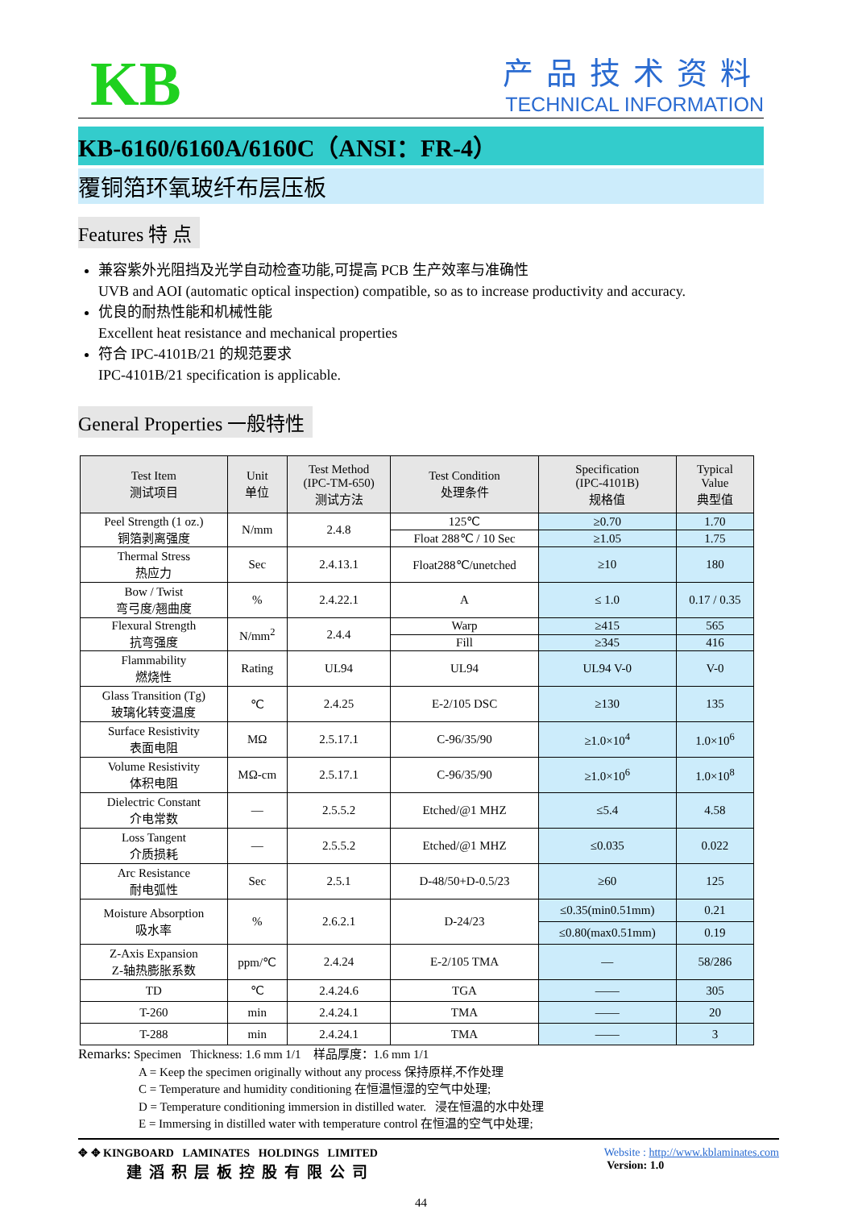KB
产品技术资料
TECHNICAL INFORMATION
KB-6160/6160A/6160C（ANSI：FR-4）
覆铜箔环氧玻纤布层压板
Features 特 点
兼容紫外光阻挡及光学自动检查功能,可提高 PCB 生产效率与准确性
UVB and AOI (automatic optical inspection) compatible, so as to increase productivity and accuracy.
优良的耐热性能和机械性能
Excellent heat resistance and mechanical properties
符合 IPC-4101B/21 的规范要求
IPC-4101B/21 specification is applicable.
General Properties 一般特性
| Test Item 测试项目 | Unit 单位 | Test Method (IPC-TM-650) 测试方法 | Test Condition 处理条件 | Specification (IPC-4101B) 规格值 | Typical Value 典型值 |
| --- | --- | --- | --- | --- | --- |
| Peel Strength (1 oz.) 铜箔剥离强度 | N/mm | 2.4.8 | 125℃ | ≥0.70 | 1.70 |
| | | | Float 288℃ / 10 Sec | ≥1.05 | 1.75 |
| Thermal Stress 热应力 | Sec | 2.4.13.1 | Float288℃/unetched | ≥10 | 180 |
| Bow / Twist 弯弓度/翘曲度 | % | 2.4.22.1 | A | ≤ 1.0 | 0.17 / 0.35 |
| Flexural Strength 抗弯强度 | N/mm<sup>2</sup> | 2.4.4 | Warp | ≥415 | 565 |
| | | | Fill | ≥345 | 416 |
| Flammability 燃烧性 | Rating | UL94 | UL94 | UL94 V-0 | V-0 |
| Glass Transition (Tg) 玻璃化转变温度 | ℃ | 2.4.25 | E-2/105 DSC | ≥130 | 135 |
| Surface Resistivity 表面电阻 | MΩ | 2.5.17.1 | C-96/35/90 | ≥1.0×10<sup>4</sup> | 1.0×10<sup>6</sup> |
| Volume Resistivity 体积电阻 | MΩ-cm | 2.5.17.1 | C-96/35/90 | ≥1.0×10<sup>6</sup> | 1.0×10<sup>8</sup> |
| Dielectric Constant 介电常数 | — | 2.5.5.2 | Etched/@1 MHZ | ≤5.4 | 4.58 |
| Loss Tangent 介质损耗 | — | 2.5.5.2 | Etched/@1 MHZ | ≤0.035 | 0.022 |
| Arc Resistance 耐电弧性 | Sec | 2.5.1 | D-48/50+D-0.5/23 | ≥60 | 125 |
| Moisture Absorption 吸水率 | % | 2.6.2.1 | D-24/23 | ≤0.35(min0.51mm) | 0.21 |
| | | | | ≤0.80(max0.51mm) | 0.19 |
| Z-Axis Expansion Z-轴热膨胀系数 | ppm/℃ | 2.4.24 | E-2/105 TMA | — | 58/286 |
| TD | ℃ | 2.4.24.6 | TGA | —— | 305 |
| T-260 | min | 2.4.24.1 | TMA | —— | 20 |
| T-288 | min | 2.4.24.1 | TMA | —— | 3 |
Remarks: Specimen Thickness: 1.6 mm 1/1 样品厚度：1.6 mm 1/1
A = Keep the specimen originally without any process 保持原样,不作处理
C = Temperature and humidity conditioning 在恒温恒湿的空气中处理;
D = Temperature conditioning immersion in distilled water. 浸在恒温的水中处理
E = Immersing in distilled water with temperature control 在恒温的空气中处理;
✥ ✥ KINGBOARD LAMINATES HOLDINGS LIMITED
建滔积层板控股有限公司
Website : http://www.kblaminates.com
Version: 1.0
44